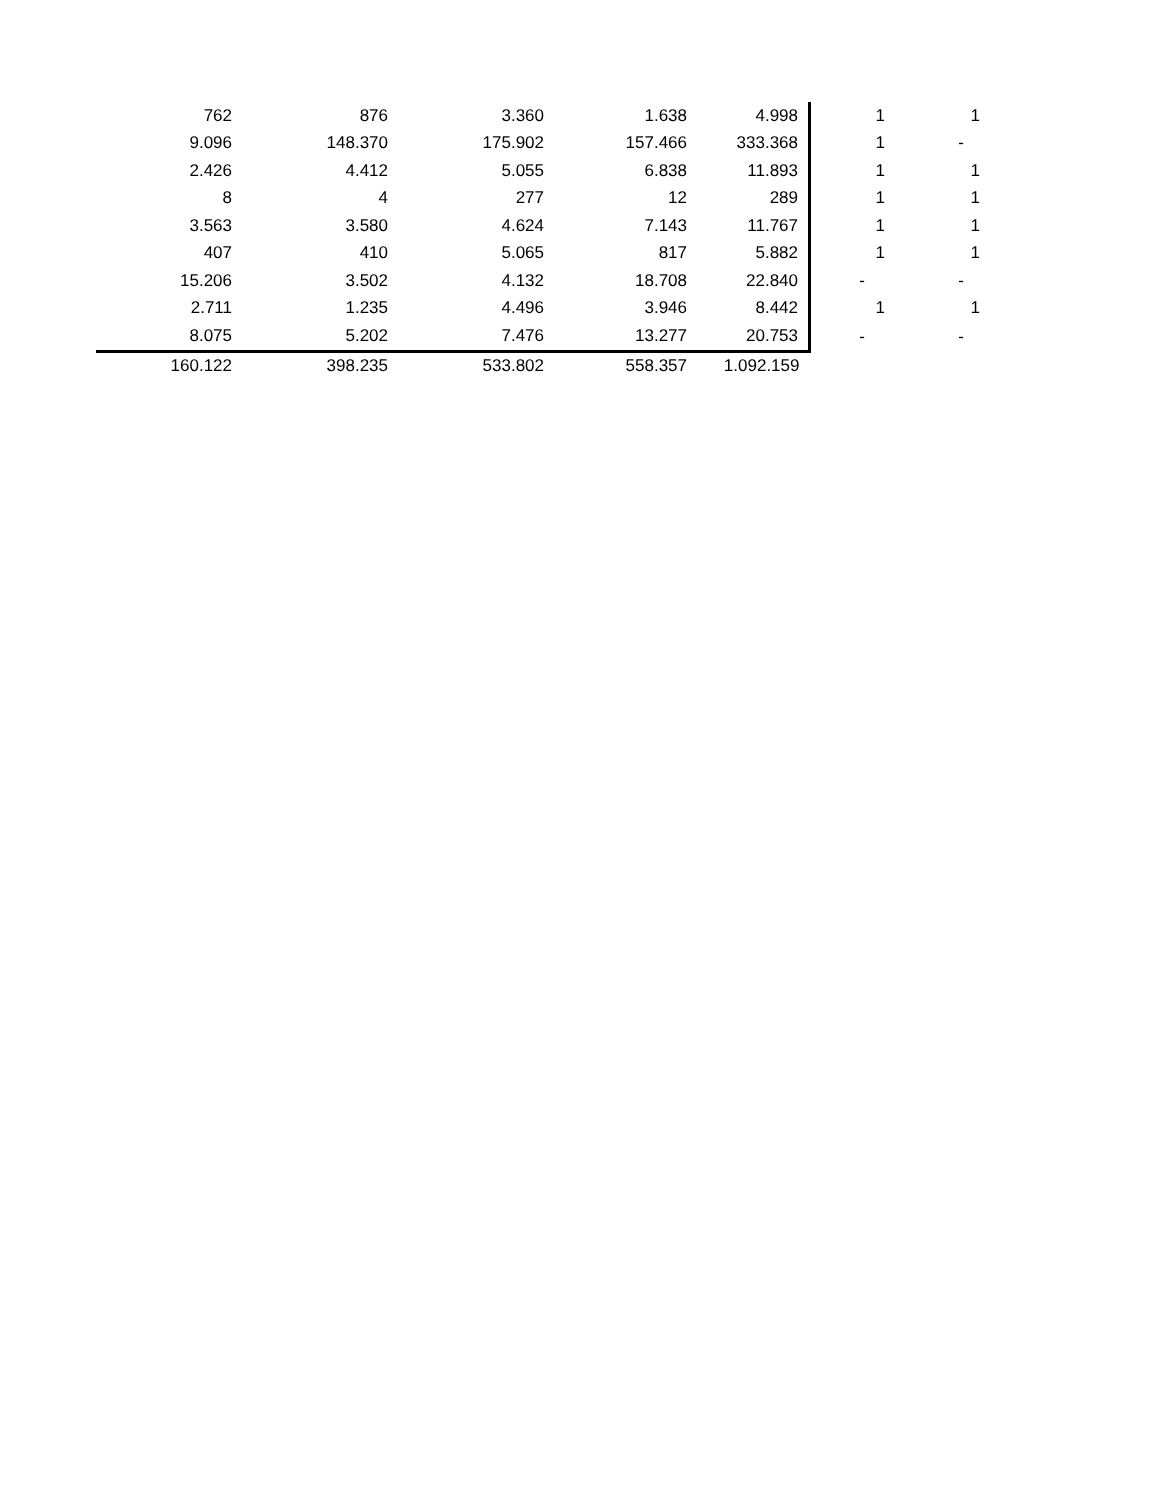| 762 | 876 | 3.360 | 1.638 | 4.998 | 1 | 1 |
| 9.096 | 148.370 | 175.902 | 157.466 | 333.368 | 1 | - |
| 2.426 | 4.412 | 5.055 | 6.838 | 11.893 | 1 | 1 |
| 8 | 4 | 277 | 12 | 289 | 1 | 1 |
| 3.563 | 3.580 | 4.624 | 7.143 | 11.767 | 1 | 1 |
| 407 | 410 | 5.065 | 817 | 5.882 | 1 | 1 |
| 15.206 | 3.502 | 4.132 | 18.708 | 22.840 | - | - |
| 2.711 | 1.235 | 4.496 | 3.946 | 8.442 | 1 | 1 |
| 8.075 | 5.202 | 7.476 | 13.277 | 20.753 | - | - |
| 160.122 | 398.235 | 533.802 | 558.357 | 1.092.159 | | |